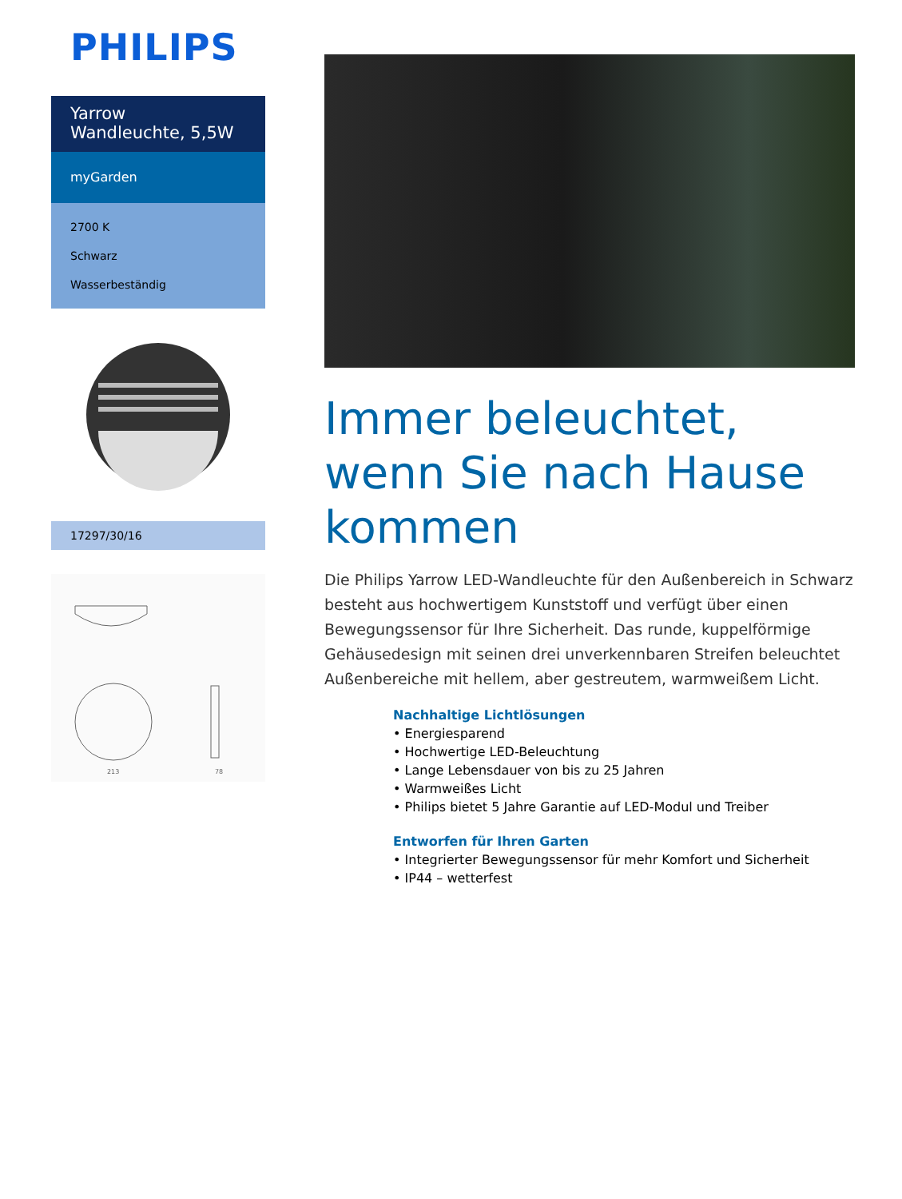PHILIPS
Yarrow
Wandleuchte, 5,5W
myGarden
2700 K
Schwarz
Wasserbeständig
17297/30/16
213
78
Immer beleuchtet, wenn Sie nach Hause kommen
Die Philips Yarrow LED-Wandleuchte für den Außenbereich in Schwarz besteht aus hochwertigem Kunststoff und verfügt über einen Bewegungssensor für Ihre Sicherheit. Das runde, kuppelförmige Gehäusedesign mit seinen drei unverkennbaren Streifen beleuchtet Außenbereiche mit hellem, aber gestreutem, warmweißem Licht.
Nachhaltige Lichtlösungen
• Energiesparend
• Hochwertige LED-Beleuchtung
• Lange Lebensdauer von bis zu 25 Jahren
• Warmweißes Licht
• Philips bietet 5 Jahre Garantie auf LED-Modul und Treiber
Entworfen für Ihren Garten
• Integrierter Bewegungssensor für mehr Komfort und Sicherheit
• IP44 – wetterfest